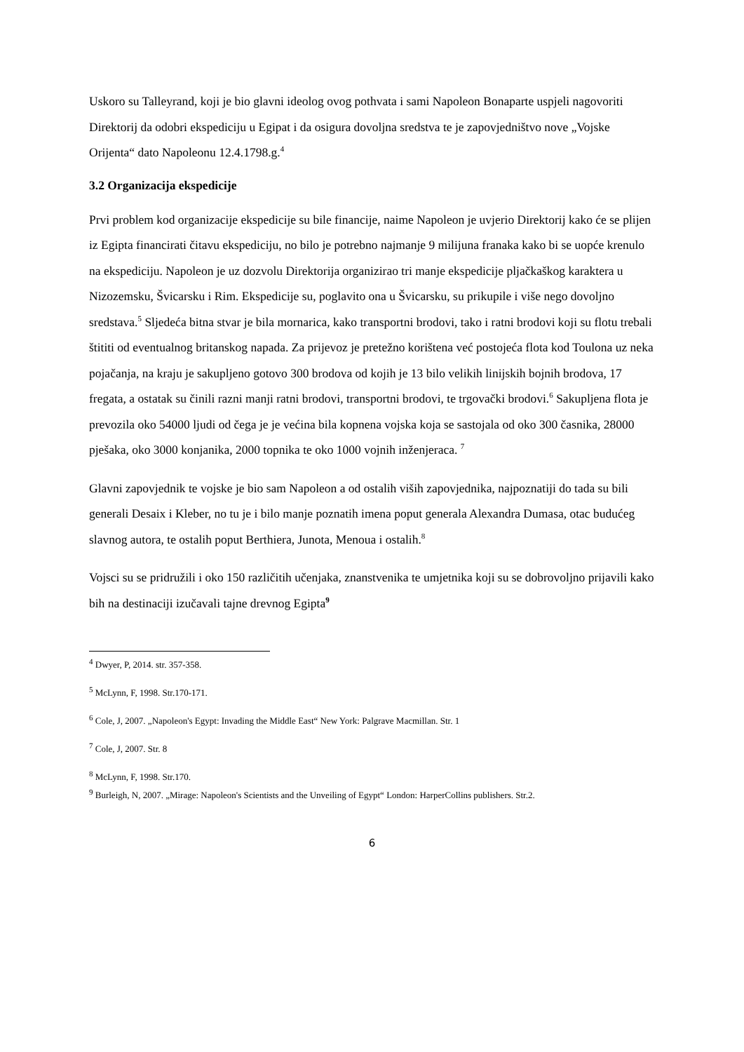Uskoro su Talleyrand, koji je bio glavni ideolog ovog pothvata i sami Napoleon Bonaparte uspjeli nagovoriti Direktorij da odobri ekspediciju u Egipat i da osigura dovoljna sredstva te je zapovjedništvo nove „Vojske Orijenta“ dato Napoleonu 12.4.1798.g.<sup>4</sup>
3.2 Organizacija ekspedicije
Prvi problem kod organizacije ekspedicije su bile financije, naime Napoleon je uvjerio Direktorij kako će se plijen iz Egipta financirati čitavu ekspediciju, no bilo je potrebno najmanje 9 milijuna franaka kako bi se uopće krenulo na ekspediciju. Napoleon je uz dozvolu Direktorija organizirao tri manje ekspedicije pljačkaškog karaktera u Nizozemsku, Švicarsku i Rim. Ekspedicije su, poglavito ona u Švicarsku, su prikupile i više nego dovoljno sredstava.<sup>5</sup> Sljedeća bitna stvar je bila mornarica, kako transportni brodovi, tako i ratni brodovi koji su flotu trebali štititi od eventualnog britanskog napada. Za prijevoz je pretežno korištena već postojeća flota kod Toulona uz neka pojačanja, na kraju je sakupljeno gotovo 300 brodova od kojih je 13 bilo velikih linijskih bojnih brodova, 17 fregata, a ostatak su činili razni manji ratni brodovi, transportni brodovi, te trgovački brodovi.<sup>6</sup> Sakupljena flota je prevozila oko 54000 ljudi od čega je je većina bila kopnena vojska koja se sastojala od oko 300 časnika, 28000 pješaka, oko 3000 konjanika, 2000 topnika te oko 1000 vojnih inženjeraca. <sup>7</sup>
Glavni zapovjednik te vojske je bio sam Napoleon a od ostalih viših zapovjednika, najpoznatiji do tada su bili generali Desaix i Kleber, no tu je i bilo manje poznatih imena poput generala Alexandra Dumasa, otac budućeg slavnog autora, te ostalih poput Berthiera, Junota, Menoua i ostalih.<sup>8</sup>
Vojsci su se pridružili i oko 150 različitih učenjaka, znanstvenika te umjetnika koji su se dobrovoljno prijavili kako bih na destinaciji izučavali tajne drevnog Egipta<sup>9</sup>
<sup>4</sup> Dwyer, P, 2014. str. 357-358.
<sup>5</sup> McLynn, F, 1998. Str.170-171.
<sup>6</sup> Cole, J, 2007. „Napoleon's Egypt: Invading the Middle East“ New York: Palgrave Macmillan. Str. 1
<sup>7</sup> Cole, J, 2007. Str. 8
<sup>8</sup> McLynn, F, 1998. Str.170.
<sup>9</sup> Burleigh, N, 2007. „Mirage: Napoleon's Scientists and the Unveiling of Egypt“ London: HarperCollins publishers. Str.2.
6